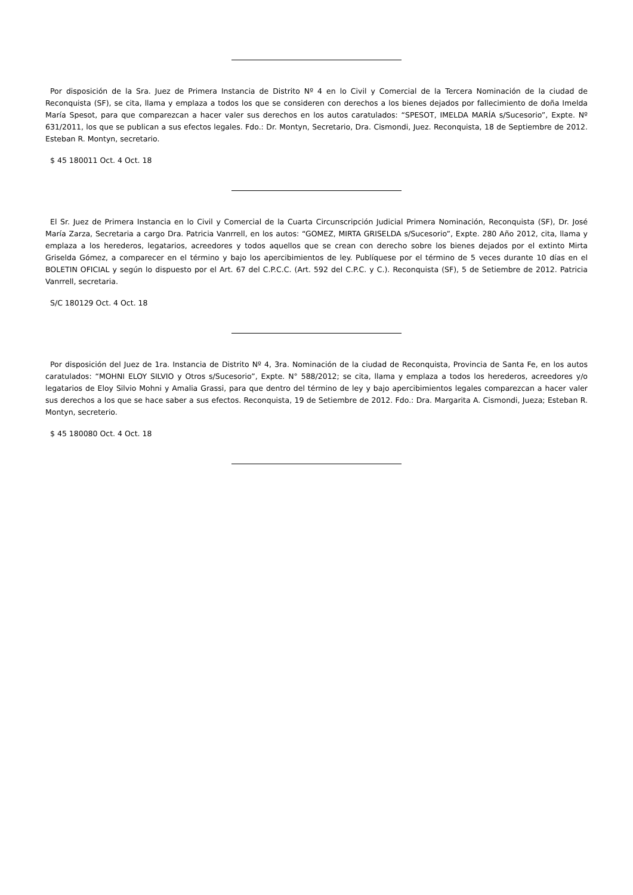Por disposición de la Sra. Juez de Primera Instancia de Distrito Nº 4 en lo Civil y Comercial de la Tercera Nominación de la ciudad de Reconquista (SF), se cita, llama y emplaza a todos los que se consideren con derechos a los bienes dejados por fallecimiento de doña Imelda María Spesot, para que comparezcan a hacer valer sus derechos en los autos caratulados: “SPESOT, IMELDA MARÍA s/Sucesorio”, Expte. Nº 631/2011, los que se publican a sus efectos legales. Fdo.: Dr. Montyn, Secretario, Dra. Cismondi, Juez. Reconquista, 18 de Septiembre de 2012. Esteban R. Montyn, secretario.
$ 45 180011 Oct. 4 Oct. 18
El Sr. Juez de Primera Instancia en lo Civil y Comercial de la Cuarta Circunscripción Judicial Primera Nominación, Reconquista (SF), Dr. José María Zarza, Secretaria a cargo Dra. Patricia Vanrrell, en los autos: “GOMEZ, MIRTA GRISELDA s/Sucesorio”, Expte. 280 Año 2012, cita, llama y emplaza a los herederos, legatarios, acreedores y todos aquellos que se crean con derecho sobre los bienes dejados por el extinto Mirta Griselda Gómez, a comparecer en el término y bajo los apercibimientos de ley. Publíquese por el término de 5 veces durante 10 días en el BOLETIN OFICIAL y según lo dispuesto por el Art. 67 del C.P.C.C. (Art. 592 del C.P.C. y C.). Reconquista (SF), 5 de Setiembre de 2012. Patricia Vanrrell, secretaria.
S/C 180129 Oct. 4 Oct. 18
Por disposición del Juez de 1ra. Instancia de Distrito Nº 4, 3ra. Nominación de la ciudad de Reconquista, Provincia de Santa Fe, en los autos caratulados: “MOHNI ELOY SILVIO y Otros s/Sucesorio”, Expte. N° 588/2012; se cita, llama y emplaza a todos los herederos, acreedores y/o legatarios de Eloy Silvio Mohni y Amalia Grassi, para que dentro del término de ley y bajo apercibimientos legales comparezcan a hacer valer sus derechos a los que se hace saber a sus efectos. Reconquista, 19 de Setiembre de 2012. Fdo.: Dra. Margarita A. Cismondi, Jueza; Esteban R. Montyn, secreterio.
$ 45 180080 Oct. 4 Oct. 18